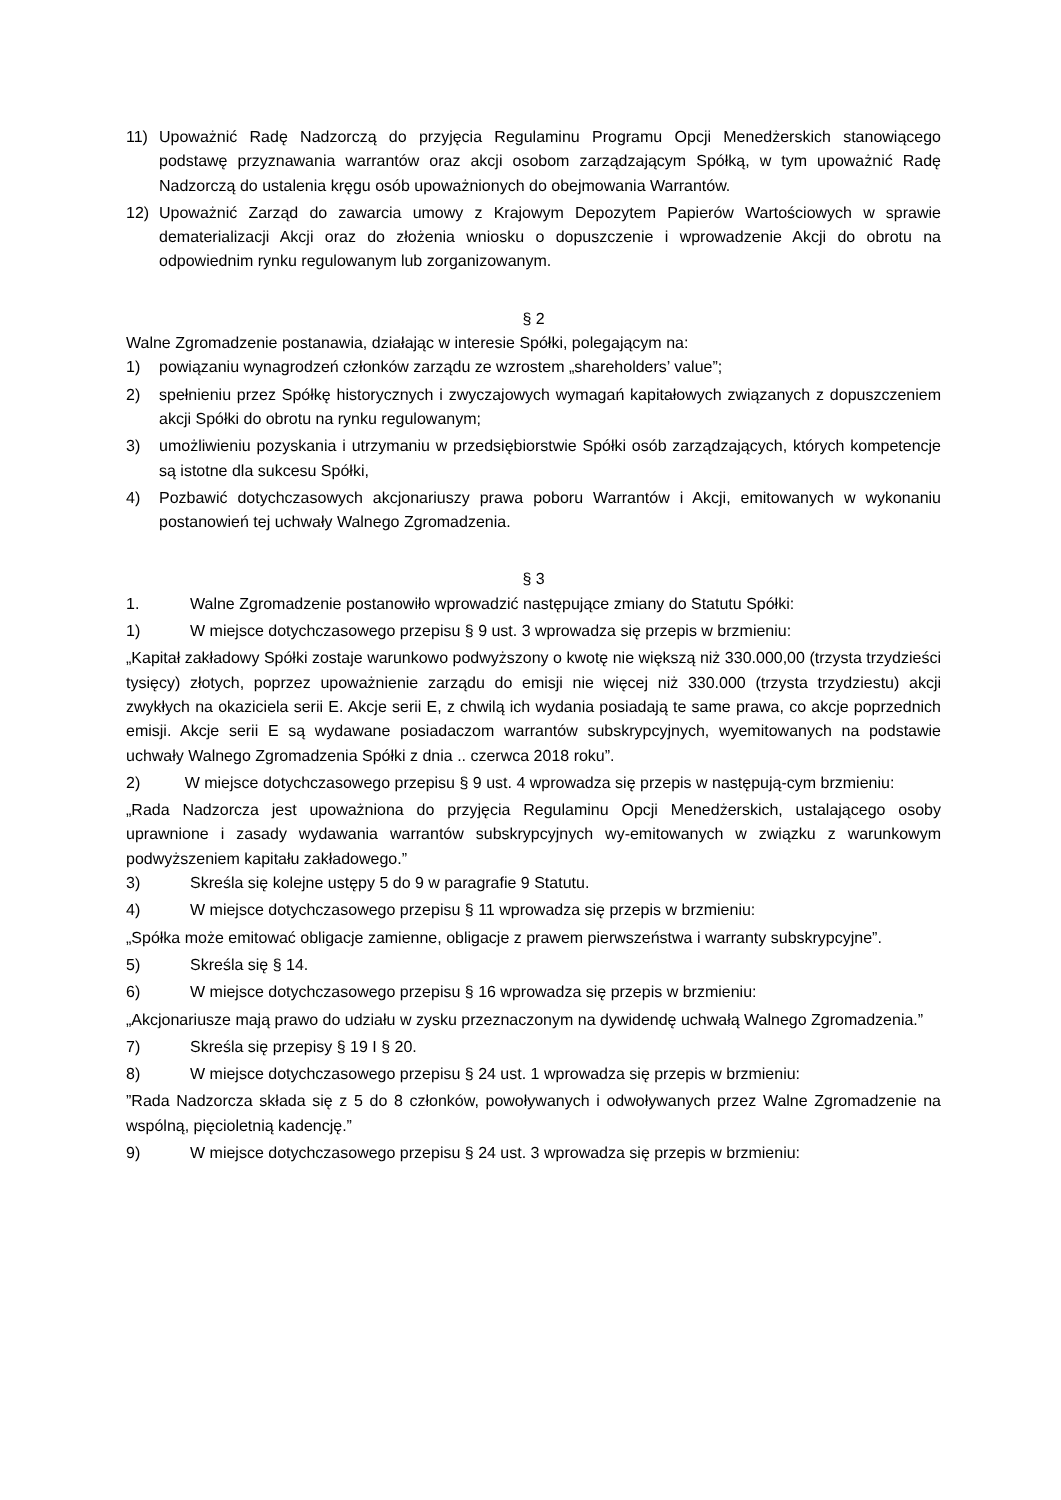11) Upoważnić Radę Nadzorczą do przyjęcia Regulaminu Programu Opcji Menedżerskich stanowiącego podstawę przyznawania warrantów oraz akcji osobom zarządzającym Spółką, w tym upoważnić Radę Nadzorczą do ustalenia kręgu osób upoważnionych do obejmowania Warrantów.
12) Upoważnić Zarząd do zawarcia umowy z Krajowym Depozytem Papierów Wartościowych w sprawie dematerializacji Akcji oraz do złożenia wniosku o dopuszczenie i wprowadzenie Akcji do obrotu na odpowiednim rynku regulowanym lub zorganizowanym.
§ 2
Walne Zgromadzenie postanawia, działając w interesie Spółki, polegającym na:
1) powiązaniu wynagrodzeń członków zarządu ze wzrostem „shareholders’ value”;
2) spełnieniu przez Spółkę historycznych i zwyczajowych wymagań kapitałowych związanych z dopuszczeniem akcji Spółki do obrotu na rynku regulowanym;
3) umożliwieniu pozyskania i utrzymaniu w przedsiębiorstwie Spółki osób zarządzających, których kompetencje są istotne dla sukcesu Spółki,
4) Pozbawić dotychczasowych akcjonariuszy prawa poboru Warrantów i Akcji, emitowanych w wykonaniu postanowień tej uchwały Walnego Zgromadzenia.
§ 3
1. Walne Zgromadzenie postanowiło wprowadzić następujące zmiany do Statutu Spółki:
1) W miejsce dotychczasowego przepisu § 9 ust. 3 wprowadza się przepis w brzmieniu:
„Kapitał zakładowy Spółki zostaje warunkowo podwyższony o kwotę nie większą niż 330.000,00 (trzysta trzydzieści tysięcy) złotych, poprzez upoważnienie zarządu do emisji nie więcej niż 330.000 (trzysta trzydziestu) akcji zwykłych na okaziciela serii E. Akcje serii E, z chwilą ich wydania posiadają te same prawa, co akcje poprzednich emisji. Akcje serii E są wydawane posiadaczom warrantów subskrypcyjnych, wyemitowanych na podstawie uchwały Walnego Zgromadzenia Spółki z dnia .. czerwca 2018 roku”.
2) W miejsce dotychczasowego przepisu § 9 ust. 4 wprowadza się przepis w następują-cym brzmieniu:
„Rada Nadzorcza jest upoważniona do przyjęcia Regulaminu Opcji Menedżerskich, ustalającego osoby uprawnione i zasady wydawania warrantów subskrypcyjnych wy-emitowanych w związku z warunkowym podwyższeniem kapitału zakładowego.”
3) Skreśla się kolejne ustępy 5 do 9 w paragrafie 9 Statutu.
4) W miejsce dotychczasowego przepisu § 11 wprowadza się przepis w brzmieniu:
„Spółka może emitować obligacje zamienne, obligacje z prawem pierwszeństwa i warranty subskrypcyjne”.
5) Skreśla się § 14.
6) W miejsce dotychczasowego przepisu § 16 wprowadza się przepis w brzmieniu:
„Akcjonariusze mają prawo do udziału w zysku przeznaczonym na dywidendę uchwałą Walnego Zgromadzenia.”
7) Skreśla się przepisy § 19 I § 20.
8) W miejsce dotychczasowego przepisu § 24 ust. 1 wprowadza się przepis w brzmieniu:
”Rada Nadzorcza składa się z 5 do 8 członków, powoływanych i odwoływanych przez Walne Zgromadzenie na wspólną, pięcioletnią kadencję.”
9) W miejsce dotychczasowego przepisu § 24 ust. 3 wprowadza się przepis w brzmieniu: